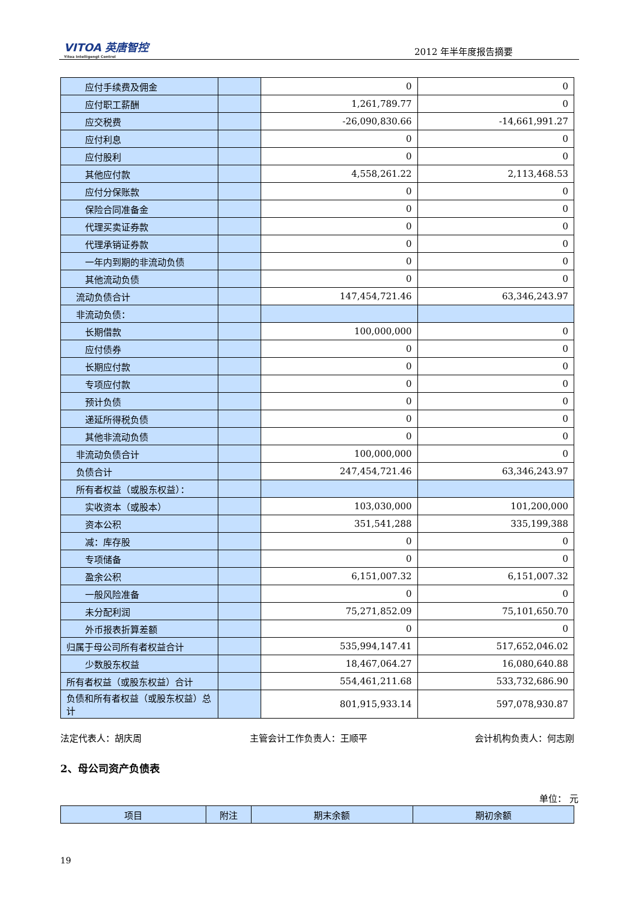VITOA 英唐智控
Yitoa Intelligengt Control
2012 年半年度报告摘要
| 应付手续费及佣金 | | 0 | 0 |
| 应付职工薪酬 | | 1,261,789.77 | 0 |
| 应交税费 | | -26,090,830.66 | -14,661,991.27 |
| 应付利息 | | 0 | 0 |
| 应付股利 | | 0 | 0 |
| 其他应付款 | | 4,558,261.22 | 2,113,468.53 |
| 应付分保账款 | | 0 | 0 |
| 保险合同准备金 | | 0 | 0 |
| 代理买卖证券款 | | 0 | 0 |
| 代理承销证券款 | | 0 | 0 |
| 一年内到期的非流动负债 | | 0 | 0 |
| 其他流动负债 | | 0 | 0 |
| 流动负债合计 | | 147,454,721.46 | 63,346,243.97 |
| 非流动负债： | | | |
| 长期借款 | | 100,000,000 | 0 |
| 应付债券 | | 0 | 0 |
| 长期应付款 | | 0 | 0 |
| 专项应付款 | | 0 | 0 |
| 预计负债 | | 0 | 0 |
| 递延所得税负债 | | 0 | 0 |
| 其他非流动负债 | | 0 | 0 |
| 非流动负债合计 | | 100,000,000 | 0 |
| 负债合计 | | 247,454,721.46 | 63,346,243.97 |
| 所有者权益（或股东权益）： | | | |
| 实收资本（或股本） | | 103,030,000 | 101,200,000 |
| 资本公积 | | 351,541,288 | 335,199,388 |
| 减：库存股 | | 0 | 0 |
| 专项储备 | | 0 | 0 |
| 盈余公积 | | 6,151,007.32 | 6,151,007.32 |
| 一般风险准备 | | 0 | 0 |
| 未分配利润 | | 75,271,852.09 | 75,101,650.70 |
| 外币报表折算差额 | | 0 | 0 |
| 归属于母公司所有者权益合计 | | 535,994,147.41 | 517,652,046.02 |
| 少数股东权益 | | 18,467,064.27 | 16,080,640.88 |
| 所有者权益（或股东权益）合计 | | 554,461,211.68 | 533,732,686.90 |
| 负债和所有者权益（或股东权益）总计 | | 801,915,933.14 | 597,078,930.87 |
法定代表人：胡庆周 主管会计工作负责人：王顺平 会计机构负责人：何志刚
2、母公司资产负债表
单位： 元
| 项目 | 附注 | 期末余额 | 期初余额 |
19